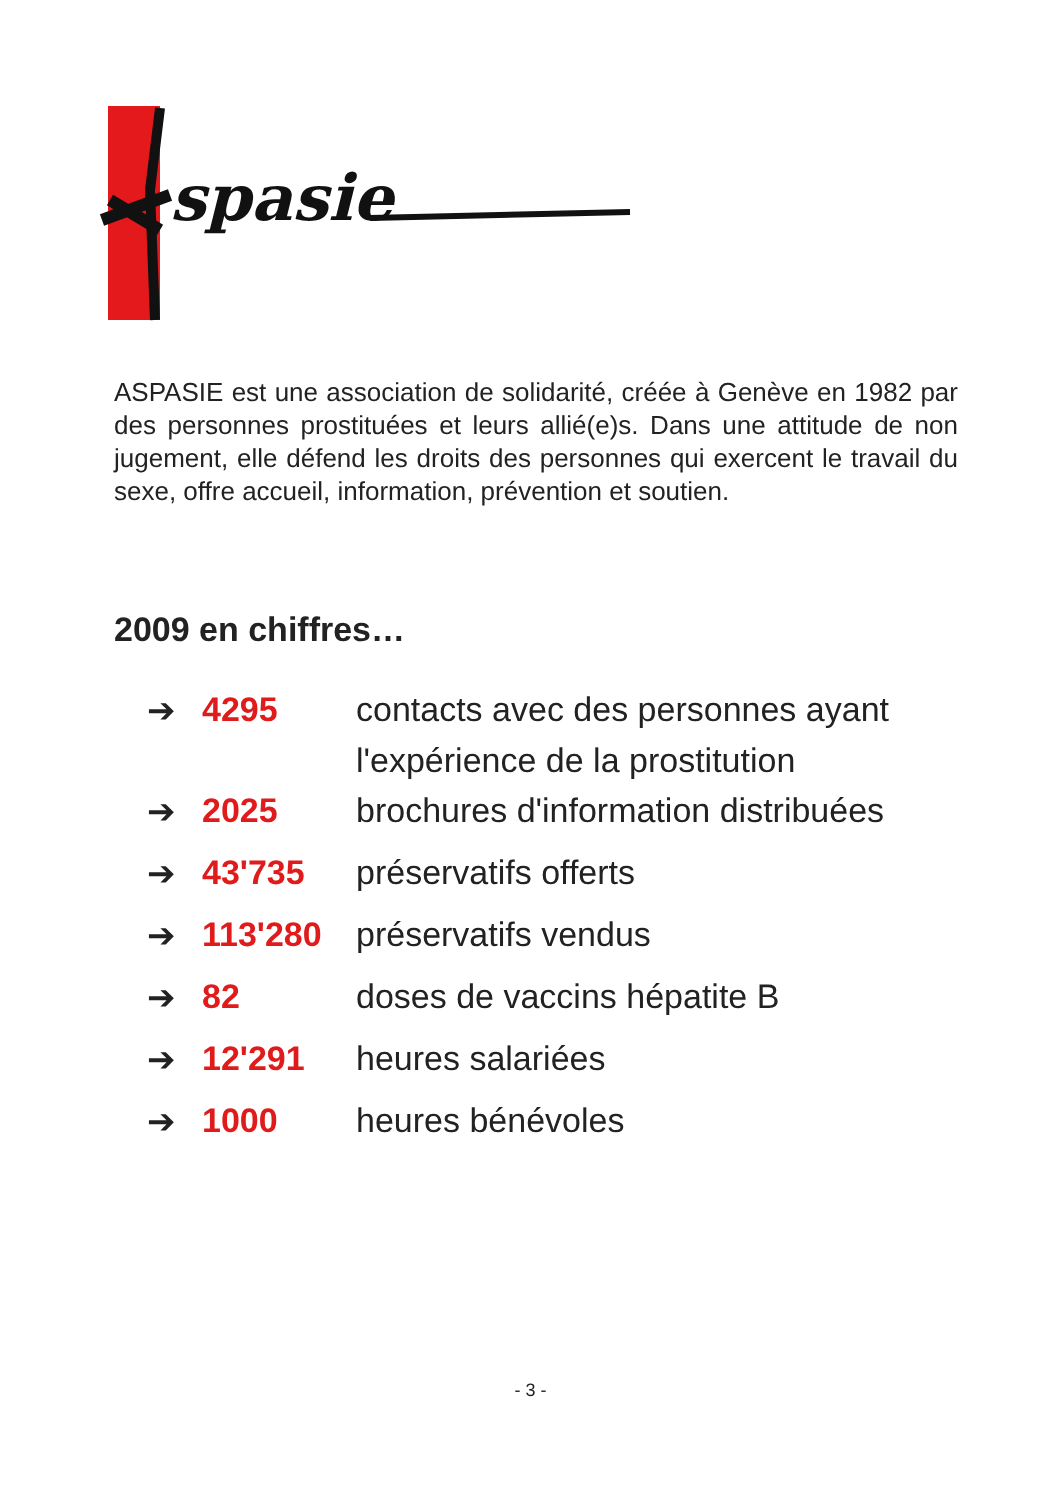spasie
ASPASIE est une association de solidarité, créée à Genève en 1982 par des personnes prostituées et leurs allié(e)s. Dans une attitude de non jugement, elle défend les droits des personnes qui exercent le travail du sexe, offre accueil, information, prévention et soutien.
2009 en chiffres…
| ➔ | 4295 | contacts avec des personnes ayant l'expérience de la prostitution |
| ➔ | 2025 | brochures d'information distribuées |
| ➔ | 43'735 | préservatifs offerts |
| ➔ | 113'280 | préservatifs vendus |
| ➔ | 82 | doses de vaccins hépatite B |
| ➔ | 12'291 | heures salariées |
| ➔ | 1000 | heures bénévoles |
- 3 -